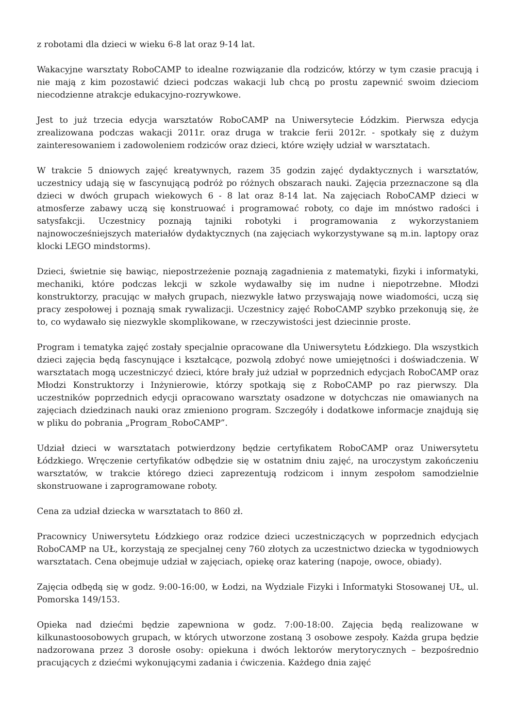z robotami dla dzieci w wieku 6-8 lat oraz 9-14 lat.
Wakacyjne warsztaty RoboCAMP to idealne rozwiązanie dla rodziców, którzy w tym czasie pracują i nie mają z kim pozostawić dzieci podczas wakacji lub chcą po prostu zapewnić swoim dzieciom niecodzienne atrakcje edukacyjno-rozrywkowe.
Jest to już trzecia edycja warsztatów RoboCAMP na Uniwersytecie Łódzkim. Pierwsza edycja zrealizowana podczas wakacji 2011r. oraz druga w trakcie ferii 2012r. - spotkały się z dużym zainteresowaniem i zadowoleniem rodziców oraz dzieci, które wzięły udział w warsztatach.
W trakcie 5 dniowych zajęć kreatywnych, razem 35 godzin zajęć dydaktycznych i warsztatów, uczestnicy udają się w fascynującą podróż po różnych obszarach nauki. Zajęcia przeznaczone są dla dzieci w dwóch grupach wiekowych 6 - 8 lat oraz 8-14 lat. Na zajęciach RoboCAMP dzieci w atmosferze zabawy uczą się konstruować i programować roboty, co daje im mnóstwo radości i satysfakcji. Uczestnicy poznają tajniki robotyki i programowania z wykorzystaniem najnowocześniejszych materiałów dydaktycznych (na zajęciach wykorzystywane są m.in. laptopy oraz klocki LEGO mindstorms).
Dzieci, świetnie się bawiąc, niepostrzeżenie poznają zagadnienia z matematyki, fizyki i informatyki, mechaniki, które podczas lekcji w szkole wydawałby się im nudne i niepotrzebne. Młodzi konstruktorzy, pracując w małych grupach, niezwykle łatwo przyswajają nowe wiadomości, uczą się pracy zespołowej i poznają smak rywalizacji. Uczestnicy zajęć RoboCAMP szybko przekonują się, że to, co wydawało się niezwykle skomplikowane, w rzeczywistości jest dziecinnie proste.
Program i tematyka zajęć zostały specjalnie opracowane dla Uniwersytetu Łódzkiego. Dla wszystkich dzieci zajęcia będą fascynujące i kształcące, pozwolą zdobyć nowe umiejętności i doświadczenia. W warsztatach mogą uczestniczyć dzieci, które brały już udział w poprzednich edycjach RoboCAMP oraz Młodzi Konstruktorzy i Inżynierowie, którzy spotkają się z RoboCAMP po raz pierwszy. Dla uczestników poprzednich edycji opracowano warsztaty osadzone w dotychczas nie omawianych na zajęciach dziedzinach nauki oraz zmieniono program. Szczegóły i dodatkowe informacje znajdują się w pliku do pobrania „Program_RoboCAMP”.
Udział dzieci w warsztatach potwierdzony będzie certyfikatem RoboCAMP oraz Uniwersytetu Łódzkiego. Wręczenie certyfikatów odbędzie się w ostatnim dniu zajęć, na uroczystym zakończeniu warsztatów, w trakcie którego dzieci zaprezentują rodzicom i innym zespołom samodzielnie skonstruowane i zaprogramowane roboty.
Cena za udział dziecka w warsztatach to 860 zł.
Pracownicy Uniwersytetu Łódzkiego oraz rodzice dzieci uczestniczących w poprzednich edycjach RoboCAMP na UŁ, korzystają ze specjalnej ceny 760 złotych za uczestnictwo dziecka w tygodniowych warsztatach. Cena obejmuje udział w zajęciach, opiekę oraz katering (napoje, owoce, obiady).
Zajęcia odbędą się w godz. 9:00-16:00, w Łodzi, na Wydziale Fizyki i Informatyki Stosowanej UŁ, ul. Pomorska 149/153.
Opieka nad dziećmi będzie zapewniona w godz. 7:00-18:00. Zajęcia będą realizowane w kilkunastoosobowych grupach, w których utworzone zostaną 3 osobowe zespoły. Każda grupa będzie nadzorowana przez 3 dorosłe osoby: opiekuna i dwóch lektorów merytorycznych – bezpośrednio pracujących z dziećmi wykonującymi zadania i ćwiczenia. Każdego dnia zajęć